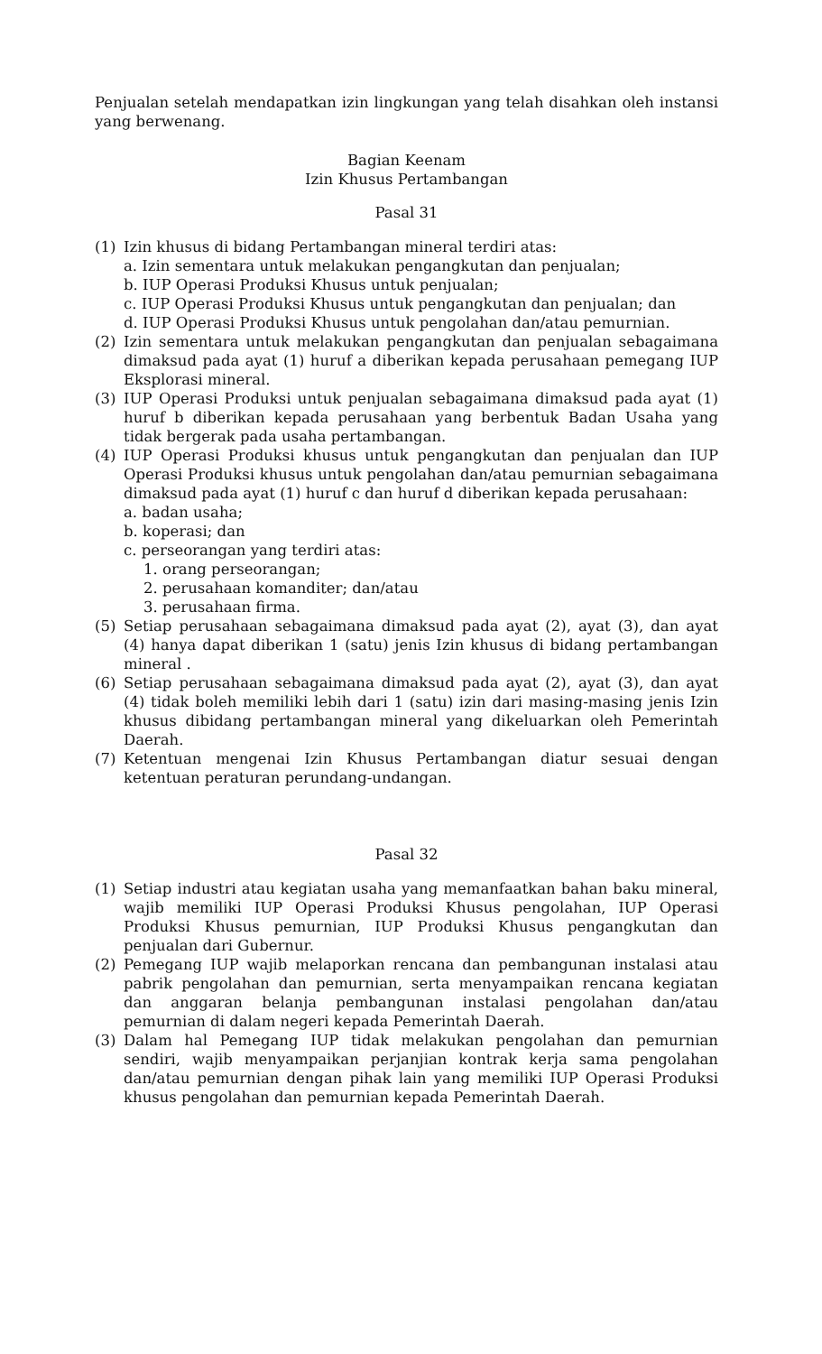Penjualan setelah mendapatkan izin lingkungan yang telah disahkan oleh instansi yang berwenang.
Bagian Keenam
Izin Khusus Pertambangan
Pasal 31
(1) Izin khusus di bidang Pertambangan mineral terdiri atas:
a. Izin sementara untuk melakukan pengangkutan dan penjualan;
b. IUP Operasi Produksi Khusus untuk penjualan;
c. IUP Operasi Produksi Khusus untuk pengangkutan dan penjualan; dan
d. IUP Operasi Produksi Khusus untuk pengolahan dan/atau pemurnian.
(2) Izin sementara untuk melakukan pengangkutan dan penjualan sebagaimana dimaksud pada ayat (1) huruf a diberikan kepada perusahaan pemegang IUP Eksplorasi mineral.
(3) IUP Operasi Produksi untuk penjualan sebagaimana dimaksud pada ayat (1) huruf b diberikan kepada perusahaan yang berbentuk Badan Usaha yang tidak bergerak pada usaha pertambangan.
(4) IUP Operasi Produksi khusus untuk pengangkutan dan penjualan dan IUP Operasi Produksi khusus untuk pengolahan dan/atau pemurnian sebagaimana dimaksud pada ayat (1) huruf c dan huruf d diberikan kepada perusahaan:
a. badan usaha;
b. koperasi; dan
c. perseorangan yang terdiri atas:
1. orang perseorangan;
2. perusahaan komanditer; dan/atau
3. perusahaan firma.
(5) Setiap perusahaan sebagaimana dimaksud pada ayat (2), ayat (3), dan ayat (4) hanya dapat diberikan 1 (satu) jenis Izin khusus di bidang pertambangan mineral .
(6) Setiap perusahaan sebagaimana dimaksud pada ayat (2), ayat (3), dan ayat (4) tidak boleh memiliki lebih dari 1 (satu) izin dari masing-masing jenis Izin khusus dibidang pertambangan mineral yang dikeluarkan oleh Pemerintah Daerah.
(7) Ketentuan mengenai Izin Khusus Pertambangan diatur sesuai dengan ketentuan peraturan perundang-undangan.
Pasal 32
(1) Setiap industri atau kegiatan usaha yang memanfaatkan bahan baku mineral, wajib memiliki IUP Operasi Produksi Khusus pengolahan, IUP Operasi Produksi Khusus pemurnian, IUP Produksi Khusus pengangkutan dan penjualan dari Gubernur.
(2) Pemegang IUP wajib melaporkan rencana dan pembangunan instalasi atau pabrik pengolahan dan pemurnian, serta menyampaikan rencana kegiatan dan anggaran belanja pembangunan instalasi pengolahan dan/atau pemurnian di dalam negeri kepada Pemerintah Daerah.
(3) Dalam hal Pemegang IUP tidak melakukan pengolahan dan pemurnian sendiri, wajib menyampaikan perjanjian kontrak kerja sama pengolahan dan/atau pemurnian dengan pihak lain yang memiliki IUP Operasi Produksi khusus pengolahan dan pemurnian kepada Pemerintah Daerah.